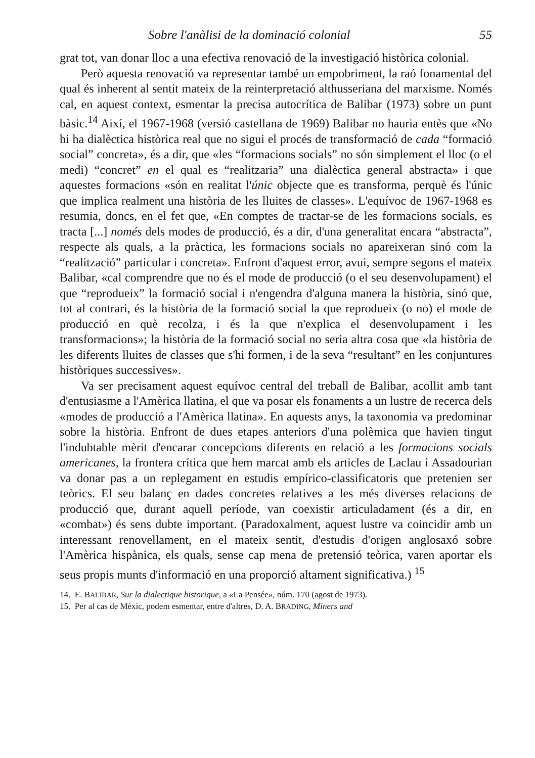Sobre l'anàlisi de la dominació colonial 55
grat tot, van donar lloc a una efectiva renovació de la investigació històrica colonial.
Però aquesta renovació va representar també un empobriment, la raó fonamental del qual és inherent al sentit mateix de la reinterpretació althusseriana del marxisme. Només cal, en aquest context, esmentar la precisa autocrítica de Balibar (1973) sobre un punt bàsic.<sup>14</sup> Així, el 1967-1968 (versió castellana de 1969) Balibar no hauria entès que «No hi ha dialèctica històrica real que no sigui el procés de transformació de cada “formació social” concreta», és a dir, que «les “formacions socials” no són simplement el lloc (o el medi) “concret” en el qual es “realitzaria” una dialèctica general abstracta» i que aquestes formacions «són en realitat l'únic objecte que es transforma, perquè és l'únic que implica realment una història de les lluites de classes». L'equívoc de 1967-1968 es resumia, doncs, en el fet que, «En comptes de tractar-se de les formacions socials, es tracta [...] només dels modes de producció, és a dir, d'una generalitat encara “abstracta”, respecte als quals, a la pràctica, les formacions socials no apareixeran sinó com la “realització” particular i concreta». Enfront d'aquest error, avui, sempre segons el mateix Balibar, «cal comprendre que no és el mode de producció (o el seu desenvolupament) el que “reprodueix” la formació social i n'engendra d'alguna manera la història, sinó que, tot al contrari, és la història de la formació social la que reprodueix (o no) el mode de producció en què recolza, i és la que n'explica el desenvolupament i les transformacions»; la història de la formació social no seria altra cosa que «la història de les diferents lluites de classes que s'hi formen, i de la seva “resultant” en les conjuntures històriques successives».
Va ser precisament aquest equívoc central del treball de Balibar, acollit amb tant d'entusiasme a l'Amèrica llatina, el que va posar els fonaments a un lustre de recerca dels «modes de producció a l'Amèrica llatina». En aquests anys, la taxonomia va predominar sobre la història. Enfront de dues etapes anteriors d'una polèmica que havien tingut l'indubtable mèrit d'encarar concepcions diferents en relació a les formacions socials americanes, la frontera crítica que hem marcat amb els articles de Laclau i Assadourian va donar pas a un replegament en estudis empírico-classificatoris que pretenien ser teòrics. El seu balanç en dades concretes relatives a les més diverses relacions de producció que, durant aquell període, van coexistir articuladament (és a dir, en «combat») és sens dubte important. (Paradoxalment, aquest lustre va coincidir amb un interessant renovellament, en el mateix sentit, d'estudis d'origen anglosaxó sobre l'Amèrica hispànica, els quals, sense cap mena de pretensió teòrica, varen aportar els seus propis munts d'informació en una proporció altament significativa.) <sup>15</sup>
14. E. BALIBAR, Sur la dialectique historique, a «La Pensée», núm. 170 (agost de 1973).
15. Per al cas de Mèxic, podem esmentar, entre d'altres, D. A. BRADING, Miners and